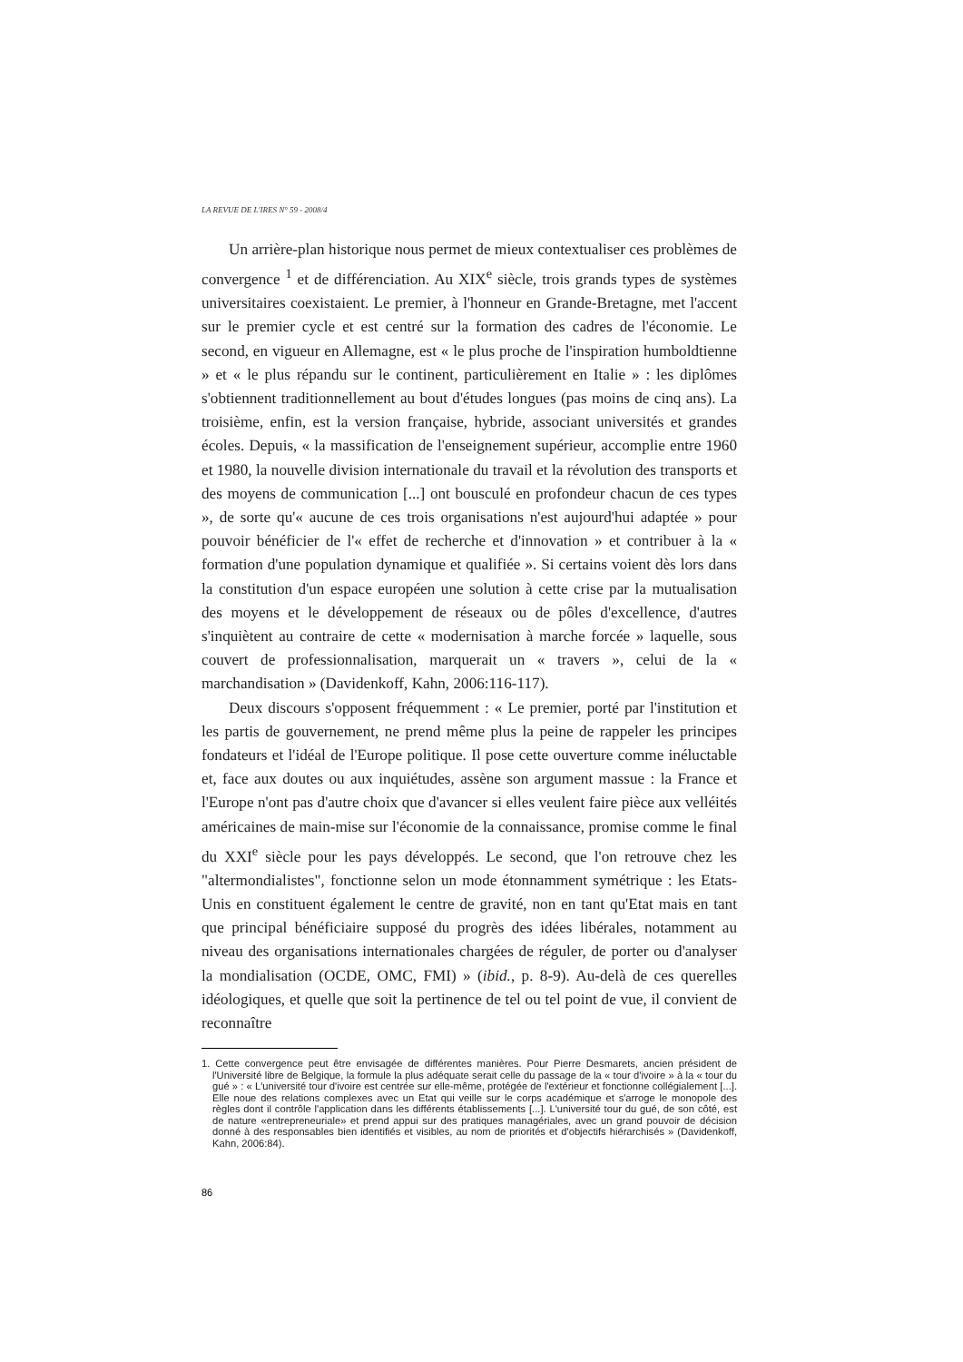LA REVUE DE L'IRES N° 59 - 2008/4
Un arrière-plan historique nous permet de mieux contextualiser ces problèmes de convergence <sup>1</sup> et de différenciation. Au XIX<sup>e</sup> siècle, trois grands types de systèmes universitaires coexistaient. Le premier, à l'honneur en Grande-Bretagne, met l'accent sur le premier cycle et est centré sur la formation des cadres de l'économie. Le second, en vigueur en Allemagne, est « le plus proche de l'inspiration humboldtienne » et « le plus répandu sur le continent, particulièrement en Italie » : les diplômes s'obtiennent traditionnellement au bout d'études longues (pas moins de cinq ans). La troisième, enfin, est la version française, hybride, associant universités et grandes écoles. Depuis, « la massification de l'enseignement supérieur, accomplie entre 1960 et 1980, la nouvelle division internationale du travail et la révolution des transports et des moyens de communication [...] ont bousculé en profondeur chacun de ces types », de sorte qu'« aucune de ces trois organisations n'est aujourd'hui adaptée » pour pouvoir bénéficier de l'« effet de recherche et d'innovation » et contribuer à la « formation d'une population dynamique et qualifiée ». Si certains voient dès lors dans la constitution d'un espace européen une solution à cette crise par la mutualisation des moyens et le développement de réseaux ou de pôles d'excellence, d'autres s'inquiètent au contraire de cette « modernisation à marche forcée » laquelle, sous couvert de professionnalisation, marquerait un « travers », celui de la « marchandisation » (Davidenkoff, Kahn, 2006:116-117).
Deux discours s'opposent fréquemment : « Le premier, porté par l'institution et les partis de gouvernement, ne prend même plus la peine de rappeler les principes fondateurs et l'idéal de l'Europe politique. Il pose cette ouverture comme inéluctable et, face aux doutes ou aux inquiétudes, assène son argument massue : la France et l'Europe n'ont pas d'autre choix que d'avancer si elles veulent faire pièce aux velléités américaines de main-mise sur l'économie de la connaissance, promise comme le final du XXI<sup>e</sup> siècle pour les pays développés. Le second, que l'on retrouve chez les "altermondialistes", fonctionne selon un mode étonnamment symétrique : les Etats-Unis en constituent également le centre de gravité, non en tant qu'Etat mais en tant que principal bénéficiaire supposé du progrès des idées libérales, notamment au niveau des organisations internationales chargées de réguler, de porter ou d'analyser la mondialisation (OCDE, OMC, FMI) » (ibid., p. 8-9). Au-delà de ces querelles idéologiques, et quelle que soit la pertinence de tel ou tel point de vue, il convient de reconnaître
1. Cette convergence peut être envisagée de différentes manières. Pour Pierre Desmarets, ancien président de l'Université libre de Belgique, la formule la plus adéquate serait celle du passage de la « tour d'ivoire » à la « tour du gué » : « L'université tour d'ivoire est centrée sur elle-même, protégée de l'extérieur et fonctionne collégialement [...]. Elle noue des relations complexes avec un Etat qui veille sur le corps académique et s'arroge le monopole des règles dont il contrôle l'application dans les différents établissements [...]. L'université tour du gué, de son côté, est de nature «entrepreneuriale» et prend appui sur des pratiques managériales, avec un grand pouvoir de décision donné à des responsables bien identifiés et visibles, au nom de priorités et d'objectifs hiérarchisés » (Davidenkoff, Kahn, 2006:84).
86